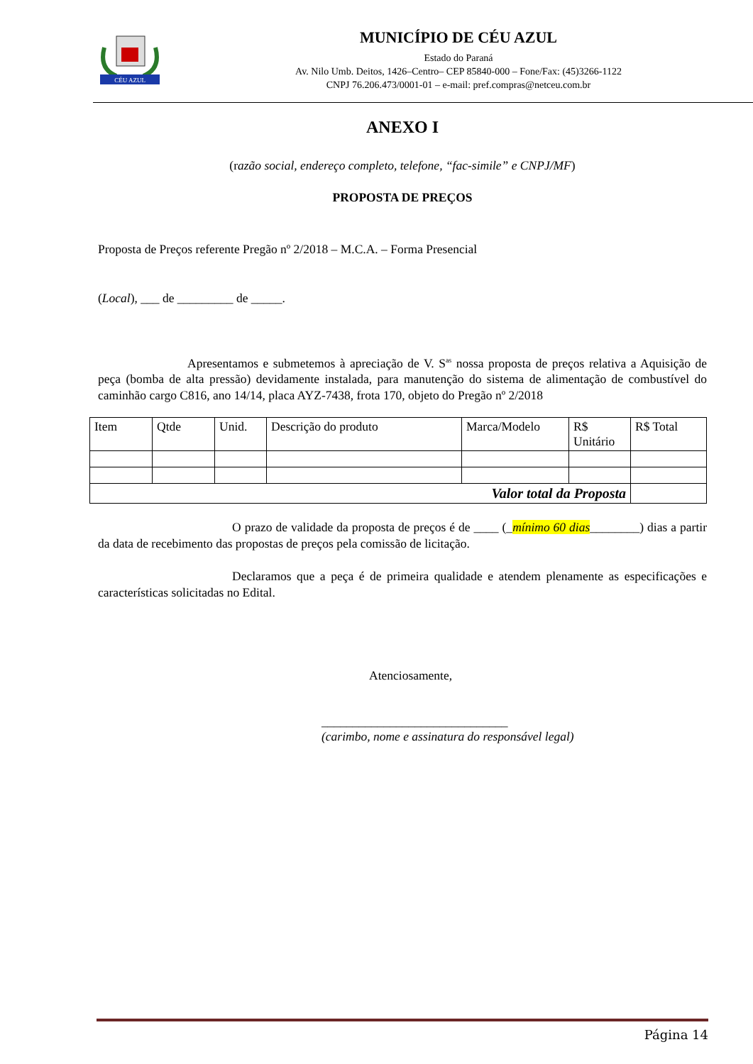CÉU AZUL
MUNICÍPIO DE CÉU AZUL
Estado do Paraná
Av. Nilo Umb. Deitos, 1426–Centro– CEP 85840-000 – Fone/Fax: (45)3266-1122
CNPJ 76.206.473/0001-01 – e-mail: pref.compras@netceu.com.br
ANEXO I
(razão social, endereço completo, telefone, “fac-simile” e CNPJ/MF)
PROPOSTA DE PREÇOS
Proposta de Preços referente Pregão nº 2/2018 – M.C.A. – Forma Presencial
(Local), ___ de _________ de _____.
Apresentamos e submetemos à apreciação de V. S<sup>as</sup> nossa proposta de preços relativa a Aquisição de peça (bomba de alta pressão) devidamente instalada, para manutenção do sistema de alimentação de combustível do caminhão cargo C816, ano 14/14, placa AYZ-7438, frota 170, objeto do Pregão nº 2/2018
| Item | Qtde | Unid. | Descrição do produto | Marca/Modelo | R$ Unitário | R$ Total |
| Valor total da Proposta | | | | | | |
O prazo de validade da proposta de preços é de ____ (_mínimo 60 dias________) dias a partir da data de recebimento das propostas de preços pela comissão de licitação.
Declaramos que a peça é de primeira qualidade e atendem plenamente as especificações e características solicitadas no Edital.
Atenciosamente,
______________________________
(carimbo, nome e assinatura do responsável legal)
Página 14